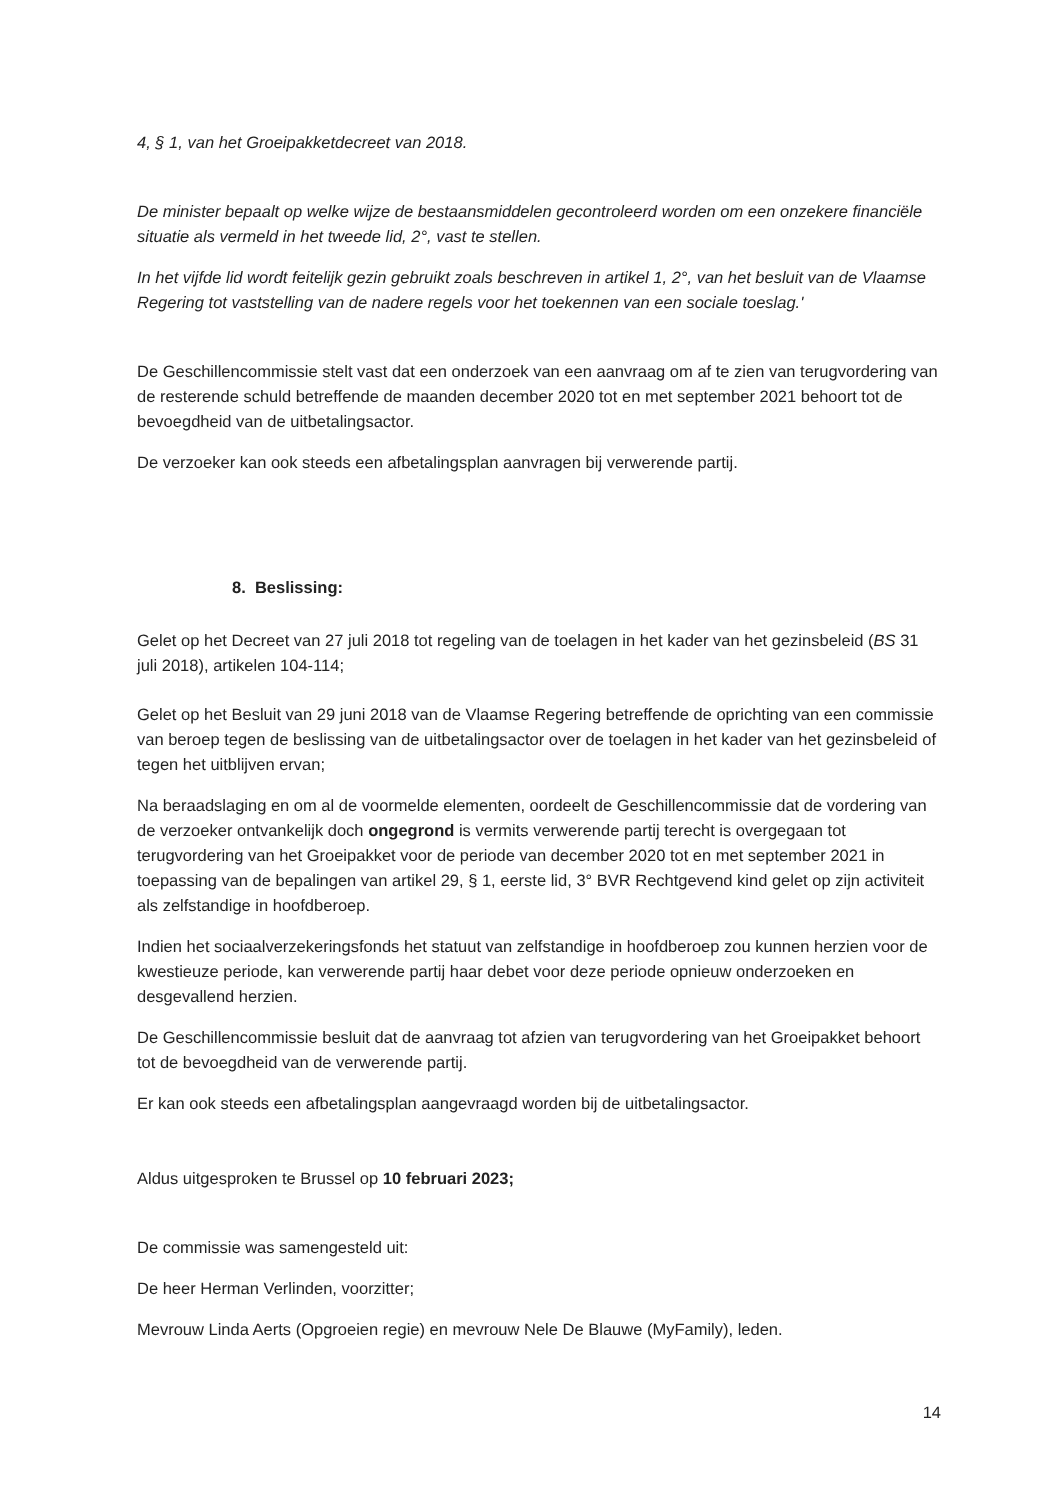4, § 1, van het Groeipakketdecreet van 2018.
De minister bepaalt op welke wijze de bestaansmiddelen gecontroleerd worden om een onzekere financiële situatie als vermeld in het tweede lid, 2°, vast te stellen.
In het vijfde lid wordt feitelijk gezin gebruikt zoals beschreven in artikel 1, 2°, van het besluit van de Vlaamse Regering tot vaststelling van de nadere regels voor het toekennen van een sociale toeslag.'
De Geschillencommissie stelt vast dat een onderzoek van een aanvraag om af te zien van terugvordering van de resterende schuld betreffende de maanden december 2020 tot en met september 2021 behoort tot de bevoegdheid van de uitbetalingsactor.
De verzoeker kan ook steeds een afbetalingsplan aanvragen bij verwerende partij.
8. Beslissing:
Gelet op het Decreet van 27 juli 2018 tot regeling van de toelagen in het kader van het gezinsbeleid (BS 31 juli 2018), artikelen 104-114;
Gelet op het Besluit van 29 juni 2018 van de Vlaamse Regering betreffende de oprichting van een commissie van beroep tegen de beslissing van de uitbetalingsactor over de toelagen in het kader van het gezinsbeleid of tegen het uitblijven ervan;
Na beraadslaging en om al de voormelde elementen, oordeelt de Geschillencommissie dat de vordering van de verzoeker ontvankelijk doch ongegrond is vermits verwerende partij terecht is overgegaan tot terugvordering van het Groeipakket voor de periode van december 2020 tot en met september 2021 in toepassing van de bepalingen van artikel 29, § 1, eerste lid, 3° BVR Rechtgevend kind gelet op zijn activiteit als zelfstandige in hoofdberoep.
Indien het sociaalverzekeringsfonds het statuut van zelfstandige in hoofdberoep zou kunnen herzien voor de kwestieuze periode, kan verwerende partij haar debet voor deze periode opnieuw onderzoeken en desgevallend herzien.
De Geschillencommissie besluit dat de aanvraag tot afzien van terugvordering van het Groeipakket behoort tot de bevoegdheid van de verwerende partij.
Er kan ook steeds een afbetalingsplan aangevraagd worden bij de uitbetalingsactor.
Aldus uitgesproken te Brussel op 10 februari 2023;
De commissie was samengesteld uit:
De heer Herman Verlinden, voorzitter;
Mevrouw Linda Aerts (Opgroeien regie) en mevrouw Nele De Blauwe (MyFamily), leden.
14